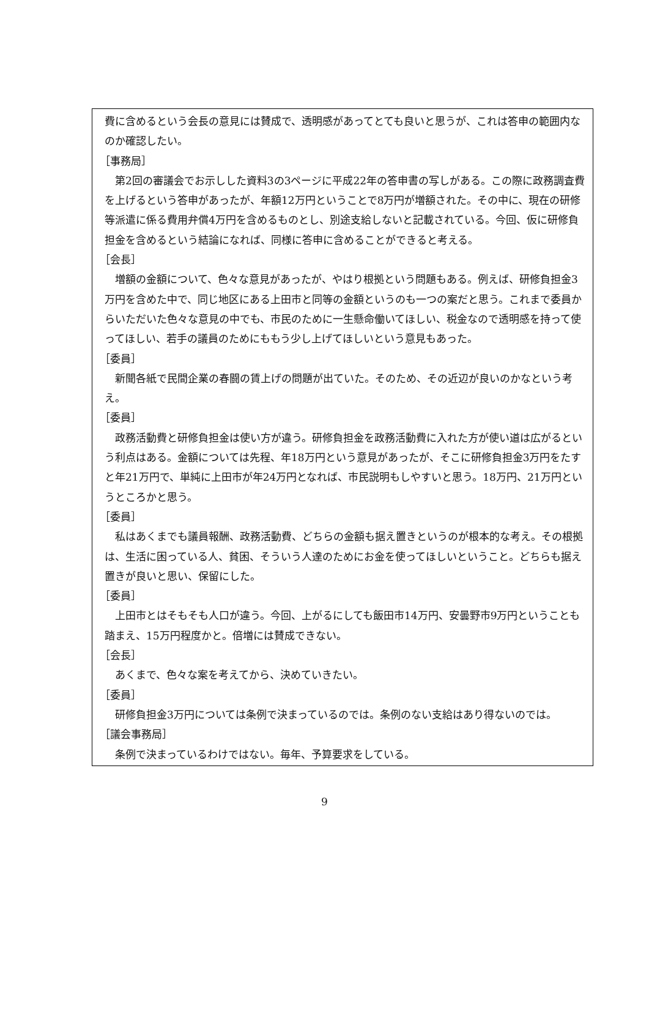費に含めるという会長の意見には賛成で、透明感があってとても良いと思うが、これは答申の範囲内なのか確認したい。
［事務局］
第2回の審議会でお示しした資料3の3ページに平成22年の答申書の写しがある。この際に政務調査費を上げるという答申があったが、年額12万円ということで8万円が増額された。その中に、現在の研修等派遣に係る費用弁償4万円を含めるものとし、別途支給しないと記載されている。今回、仮に研修負担金を含めるという結論になれば、同様に答申に含めることができると考える。
［会長］
増額の金額について、色々な意見があったが、やはり根拠という問題もある。例えば、研修負担金3万円を含めた中で、同じ地区にある上田市と同等の金額というのも一つの案だと思う。これまで委員からいただいた色々な意見の中でも、市民のために一生懸命働いてほしい、税金なので透明感を持って使ってほしい、若手の議員のためにももう少し上げてほしいという意見もあった。
［委員］
新聞各紙で民間企業の春闘の賃上げの問題が出ていた。そのため、その近辺が良いのかなという考え。
［委員］
政務活動費と研修負担金は使い方が違う。研修負担金を政務活動費に入れた方が使い道は広がるという利点はある。金額については先程、年18万円という意見があったが、そこに研修負担金3万円をたすと年21万円で、単純に上田市が年24万円となれば、市民説明もしやすいと思う。18万円、21万円というところかと思う。
［委員］
私はあくまでも議員報酬、政務活動費、どちらの金額も据え置きというのが根本的な考え。その根拠は、生活に困っている人、貧困、そういう人達のためにお金を使ってほしいということ。どちらも据え置きが良いと思い、保留にした。
［委員］
上田市とはそもそも人口が違う。今回、上がるにしても飯田市14万円、安曇野市9万円ということも踏まえ、15万円程度かと。倍増には賛成できない。
［会長］
あくまで、色々な案を考えてから、決めていきたい。
［委員］
研修負担金3万円については条例で決まっているのでは。条例のない支給はあり得ないのでは。
［議会事務局］
条例で決まっているわけではない。毎年、予算要求をしている。
9